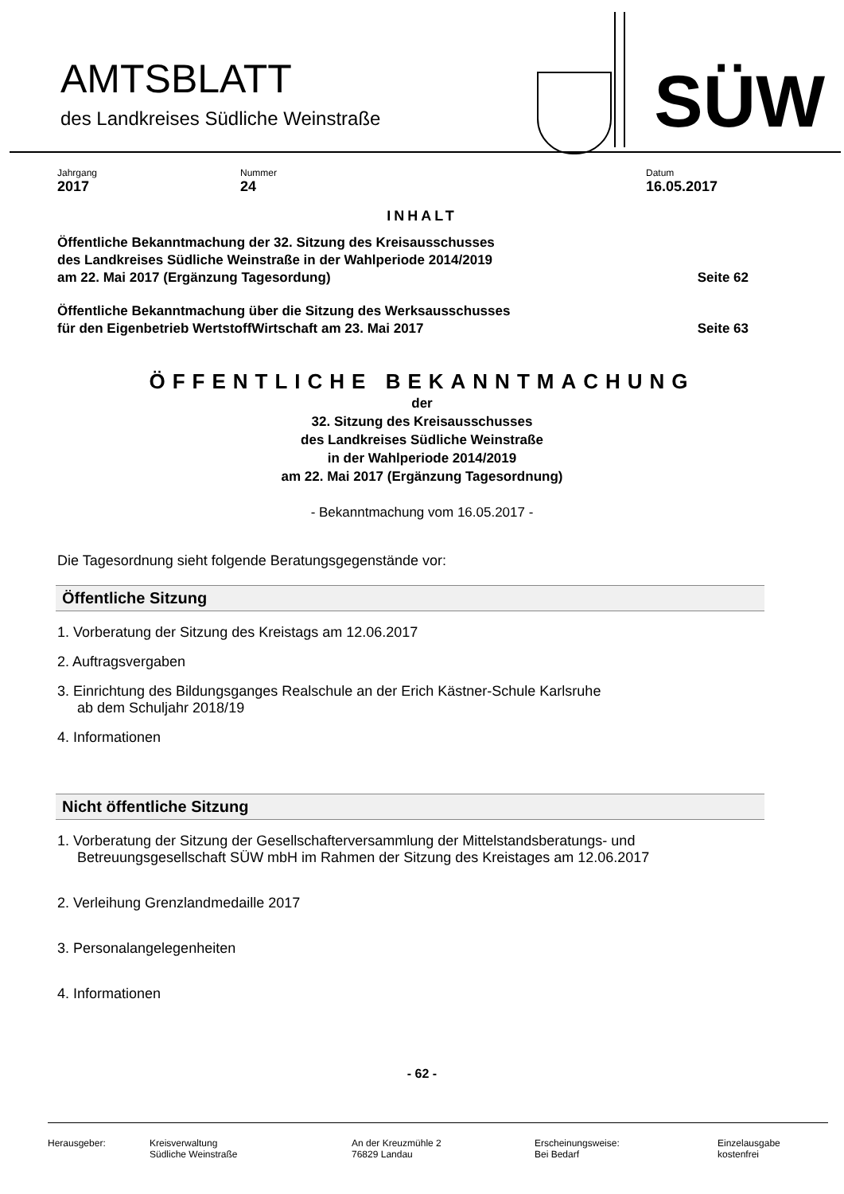AMTSBLATT
des Landkreises Südliche Weinstraße
SÜW
Jahrgang
2017
Nummer
24
Datum
16.05.2017
INHALT
Öffentliche Bekanntmachung der 32. Sitzung des Kreisausschusses
des Landkreises Südliche Weinstraße in der Wahlperiode 2014/2019
am 22. Mai 2017 (Ergänzung Tagesordung)
Seite 62
Öffentliche Bekanntmachung über die Sitzung des Werksausschusses
für den Eigenbetrieb WertstoffWirtschaft am 23. Mai 2017
Seite 63
ÖFFENTLICHE BEKANNTMACHUNG
der
32. Sitzung des Kreisausschusses
des Landkreises Südliche Weinstraße
in der Wahlperiode 2014/2019
am 22. Mai 2017 (Ergänzung Tagesordnung)
- Bekanntmachung vom 16.05.2017 -
Die Tagesordnung sieht folgende Beratungsgegenstände vor:
Öffentliche Sitzung
1. Vorberatung der Sitzung des Kreistags am 12.06.2017
2. Auftragsvergaben
3. Einrichtung des Bildungsganges Realschule an der Erich Kästner-Schule Karlsruhe
ab dem Schuljahr 2018/19
4. Informationen
Nicht öffentliche Sitzung
1. Vorberatung der Sitzung der Gesellschafterversammlung der Mittelstandsberatungs- und
Betreuungsgesellschaft SÜW mbH im Rahmen der Sitzung des Kreistages am 12.06.2017
2. Verleihung Grenzlandmedaille 2017
3. Personalangelegenheiten
4. Informationen
- 62 -
Herausgeber: Kreisverwaltung
Südliche Weinstraße
An der Kreuzmühle 2
76829 Landau
Erscheinungsweise:
Bei Bedarf
Einzelausgabe
kostenfrei